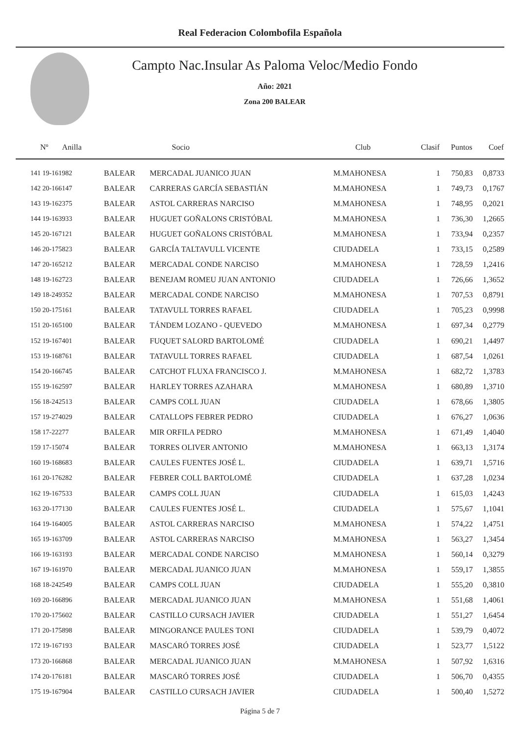Real Federacion Colombofila Española
Campto Nac.Insular As Paloma Veloc/Medio Fondo
Año: 2021
Zona 200 BALEAR
| Nº Anilla | | Socio | Club | Clasif | Puntos | Coef |
| --- | --- | --- | --- | --- | --- | --- |
| 141 19-161982 | BALEAR | MERCADAL JUANICO JUAN | M.MAHONESA | 1 | 750,83 | 0,8733 |
| 142 20-166147 | BALEAR | CARRERAS GARCÍA SEBASTIÁN | M.MAHONESA | 1 | 749,73 | 0,1767 |
| 143 19-162375 | BALEAR | ASTOL CARRERAS NARCISO | M.MAHONESA | 1 | 748,95 | 0,2021 |
| 144 19-163933 | BALEAR | HUGUET GOÑALONS CRISTÓBAL | M.MAHONESA | 1 | 736,30 | 1,2665 |
| 145 20-167121 | BALEAR | HUGUET GOÑALONS CRISTÓBAL | M.MAHONESA | 1 | 733,94 | 0,2357 |
| 146 20-175823 | BALEAR | GARCÍA TALTAVULL VICENTE | CIUDADELA | 1 | 733,15 | 0,2589 |
| 147 20-165212 | BALEAR | MERCADAL CONDE NARCISO | M.MAHONESA | 1 | 728,59 | 1,2416 |
| 148 19-162723 | BALEAR | BENEJAM ROMEU JUAN ANTONIO | CIUDADELA | 1 | 726,66 | 1,3652 |
| 149 18-249352 | BALEAR | MERCADAL CONDE NARCISO | M.MAHONESA | 1 | 707,53 | 0,8791 |
| 150 20-175161 | BALEAR | TATAVULL TORRES RAFAEL | CIUDADELA | 1 | 705,23 | 0,9998 |
| 151 20-165100 | BALEAR | TÁNDEM LOZANO - QUEVEDO | M.MAHONESA | 1 | 697,34 | 0,2779 |
| 152 19-167401 | BALEAR | FUQUET SALORD BARTOLOMÉ | CIUDADELA | 1 | 690,21 | 1,4497 |
| 153 19-168761 | BALEAR | TATAVULL TORRES RAFAEL | CIUDADELA | 1 | 687,54 | 1,0261 |
| 154 20-166745 | BALEAR | CATCHOT FLUXA FRANCISCO J. | M.MAHONESA | 1 | 682,72 | 1,3783 |
| 155 19-162597 | BALEAR | HARLEY TORRES AZAHARA | M.MAHONESA | 1 | 680,89 | 1,3710 |
| 156 18-242513 | BALEAR | CAMPS COLL JUAN | CIUDADELA | 1 | 678,66 | 1,3805 |
| 157 19-274029 | BALEAR | CATALLOPS FEBRER PEDRO | CIUDADELA | 1 | 676,27 | 1,0636 |
| 158 17-22277 | BALEAR | MIR ORFILA PEDRO | M.MAHONESA | 1 | 671,49 | 1,4040 |
| 159 17-15074 | BALEAR | TORRES OLIVER ANTONIO | M.MAHONESA | 1 | 663,13 | 1,3174 |
| 160 19-168683 | BALEAR | CAULES FUENTES JOSÉ L. | CIUDADELA | 1 | 639,71 | 1,5716 |
| 161 20-176282 | BALEAR | FEBRER COLL BARTOLOMÉ | CIUDADELA | 1 | 637,28 | 1,0234 |
| 162 19-167533 | BALEAR | CAMPS COLL JUAN | CIUDADELA | 1 | 615,03 | 1,4243 |
| 163 20-177130 | BALEAR | CAULES FUENTES JOSÉ L. | CIUDADELA | 1 | 575,67 | 1,1041 |
| 164 19-164005 | BALEAR | ASTOL CARRERAS NARCISO | M.MAHONESA | 1 | 574,22 | 1,4751 |
| 165 19-163709 | BALEAR | ASTOL CARRERAS NARCISO | M.MAHONESA | 1 | 563,27 | 1,3454 |
| 166 19-163193 | BALEAR | MERCADAL CONDE NARCISO | M.MAHONESA | 1 | 560,14 | 0,3279 |
| 167 19-161970 | BALEAR | MERCADAL JUANICO JUAN | M.MAHONESA | 1 | 559,17 | 1,3855 |
| 168 18-242549 | BALEAR | CAMPS COLL JUAN | CIUDADELA | 1 | 555,20 | 0,3810 |
| 169 20-166896 | BALEAR | MERCADAL JUANICO JUAN | M.MAHONESA | 1 | 551,68 | 1,4061 |
| 170 20-175602 | BALEAR | CASTILLO CURSACH JAVIER | CIUDADELA | 1 | 551,27 | 1,6454 |
| 171 20-175898 | BALEAR | MINGORANCE PAULES TONI | CIUDADELA | 1 | 539,79 | 0,4072 |
| 172 19-167193 | BALEAR | MASCARÓ TORRES JOSÉ | CIUDADELA | 1 | 523,77 | 1,5122 |
| 173 20-166868 | BALEAR | MERCADAL JUANICO JUAN | M.MAHONESA | 1 | 507,92 | 1,6316 |
| 174 20-176181 | BALEAR | MASCARÓ TORRES JOSÉ | CIUDADELA | 1 | 506,70 | 0,4355 |
| 175 19-167904 | BALEAR | CASTILLO CURSACH JAVIER | CIUDADELA | 1 | 500,40 | 1,5272 |
Página 5 de 7